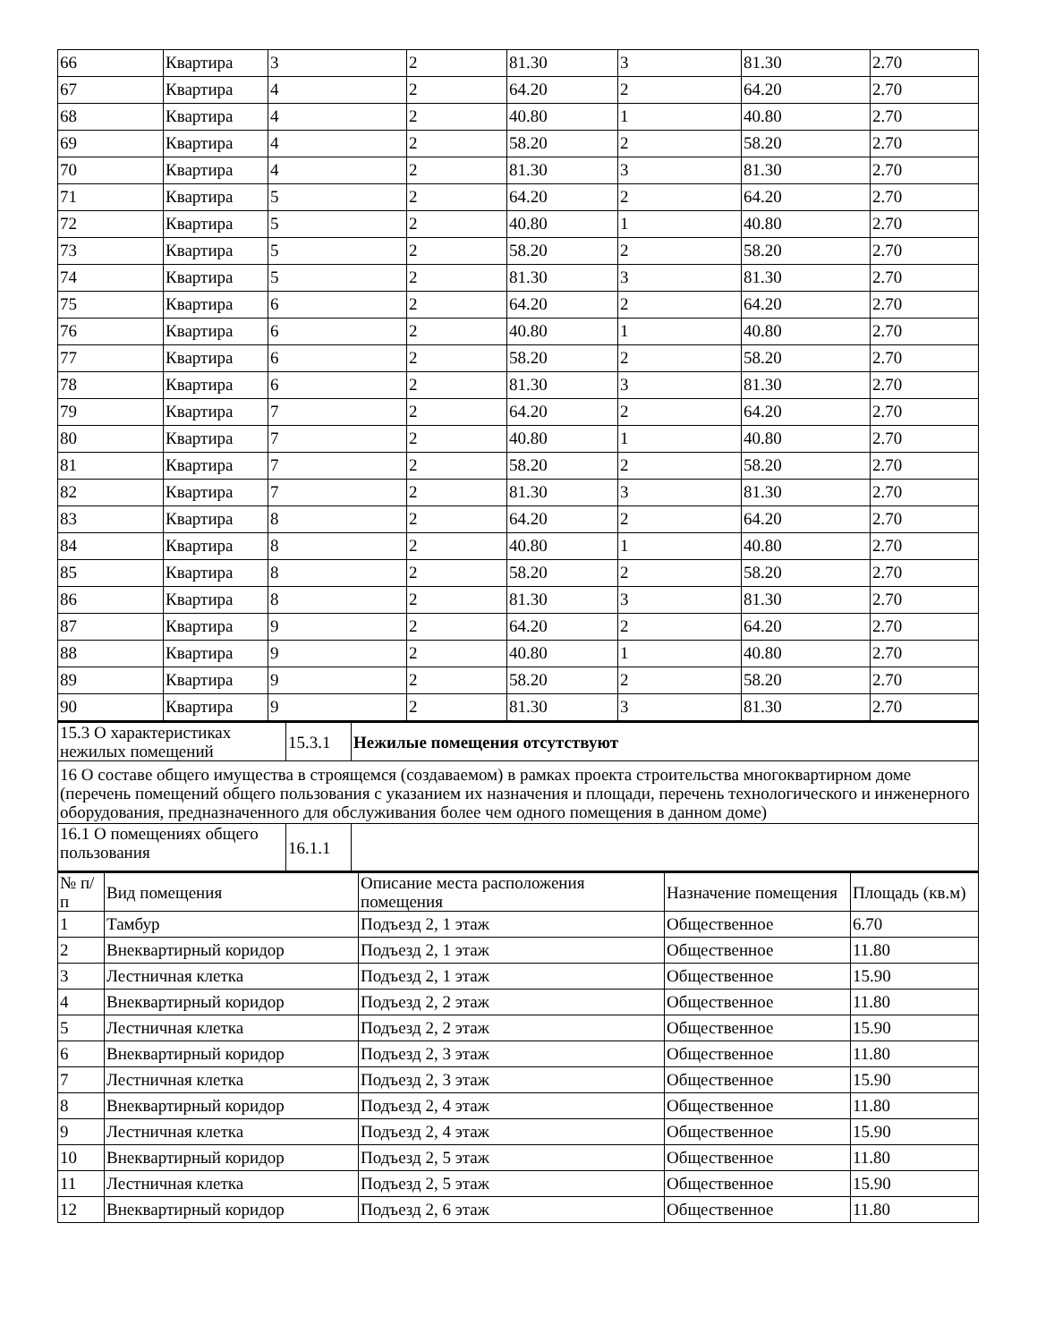| 66 | Квартира | 3 | 2 | 81.30 | 3 | 81.30 | 2.70 |
| 67 | Квартира | 4 | 2 | 64.20 | 2 | 64.20 | 2.70 |
| 68 | Квартира | 4 | 2 | 40.80 | 1 | 40.80 | 2.70 |
| 69 | Квартира | 4 | 2 | 58.20 | 2 | 58.20 | 2.70 |
| 70 | Квартира | 4 | 2 | 81.30 | 3 | 81.30 | 2.70 |
| 71 | Квартира | 5 | 2 | 64.20 | 2 | 64.20 | 2.70 |
| 72 | Квартира | 5 | 2 | 40.80 | 1 | 40.80 | 2.70 |
| 73 | Квартира | 5 | 2 | 58.20 | 2 | 58.20 | 2.70 |
| 74 | Квартира | 5 | 2 | 81.30 | 3 | 81.30 | 2.70 |
| 75 | Квартира | 6 | 2 | 64.20 | 2 | 64.20 | 2.70 |
| 76 | Квартира | 6 | 2 | 40.80 | 1 | 40.80 | 2.70 |
| 77 | Квартира | 6 | 2 | 58.20 | 2 | 58.20 | 2.70 |
| 78 | Квартира | 6 | 2 | 81.30 | 3 | 81.30 | 2.70 |
| 79 | Квартира | 7 | 2 | 64.20 | 2 | 64.20 | 2.70 |
| 80 | Квартира | 7 | 2 | 40.80 | 1 | 40.80 | 2.70 |
| 81 | Квартира | 7 | 2 | 58.20 | 2 | 58.20 | 2.70 |
| 82 | Квартира | 7 | 2 | 81.30 | 3 | 81.30 | 2.70 |
| 83 | Квартира | 8 | 2 | 64.20 | 2 | 64.20 | 2.70 |
| 84 | Квартира | 8 | 2 | 40.80 | 1 | 40.80 | 2.70 |
| 85 | Квартира | 8 | 2 | 58.20 | 2 | 58.20 | 2.70 |
| 86 | Квартира | 8 | 2 | 81.30 | 3 | 81.30 | 2.70 |
| 87 | Квартира | 9 | 2 | 64.20 | 2 | 64.20 | 2.70 |
| 88 | Квартира | 9 | 2 | 40.80 | 1 | 40.80 | 2.70 |
| 89 | Квартира | 9 | 2 | 58.20 | 2 | 58.20 | 2.70 |
| 90 | Квартира | 9 | 2 | 81.30 | 3 | 81.30 | 2.70 |
| 15.3 О характеристиках нежилых помещений | 15.3.1 | Нежилые помещения отсутствуют |
| 16 О составе общего имущества в строящемся (создаваемом) в рамках проекта строительства многоквартирном доме (перечень помещений общего пользования с указанием их назначения и площади, перечень технологического и инженерного оборудования, предназначенного для обслуживания более чем одного помещения в данном доме) | | |
| 16.1 О помещениях общего пользования | 16.1.1 | |
| № п/п | Вид помещения | Описание места расположения помещения | Назначение помещения | Площадь (кв.м) |
| --- | --- | --- | --- | --- |
| 1 | Тамбур | Подъезд 2, 1 этаж | Общественное | 6.70 |
| 2 | Внеквартирный коридор | Подъезд 2, 1 этаж | Общественное | 11.80 |
| 3 | Лестничная клетка | Подъезд 2, 1 этаж | Общественное | 15.90 |
| 4 | Внеквартирный коридор | Подъезд 2, 2 этаж | Общественное | 11.80 |
| 5 | Лестничная клетка | Подъезд 2, 2 этаж | Общественное | 15.90 |
| 6 | Внеквартирный коридор | Подъезд 2, 3 этаж | Общественное | 11.80 |
| 7 | Лестничная клетка | Подъезд 2, 3 этаж | Общественное | 15.90 |
| 8 | Внеквартирный коридор | Подъезд 2, 4 этаж | Общественное | 11.80 |
| 9 | Лестничная клетка | Подъезд 2, 4 этаж | Общественное | 15.90 |
| 10 | Внеквартирный коридор | Подъезд 2, 5 этаж | Общественное | 11.80 |
| 11 | Лестничная клетка | Подъезд 2, 5 этаж | Общественное | 15.90 |
| 12 | Внеквартирный коридор | Подъезд 2, 6 этаж | Общественное | 11.80 |